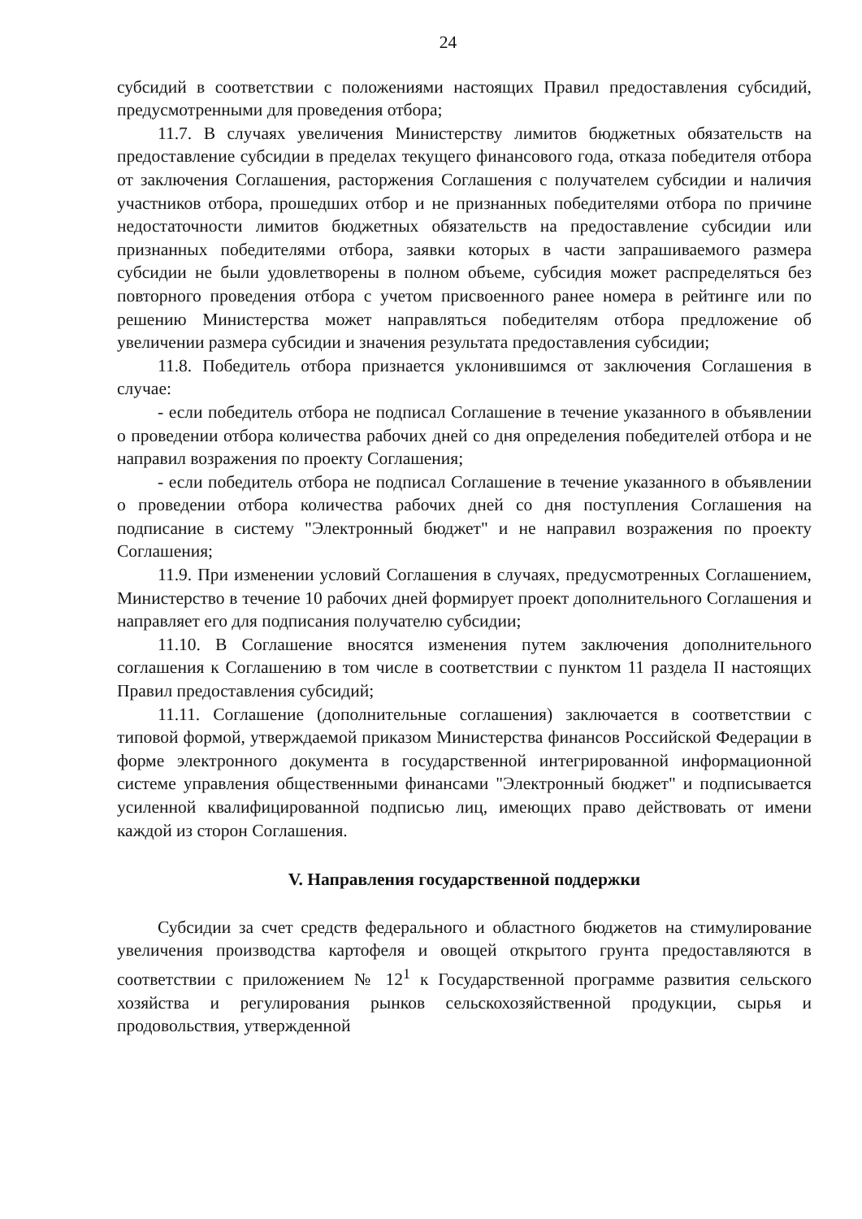24
субсидий в соответствии с положениями настоящих Правил предоставления субсидий, предусмотренными для проведения отбора;
11.7. В случаях увеличения Министерству лимитов бюджетных обязательств на предоставление субсидии в пределах текущего финансового года, отказа победителя отбора от заключения Соглашения, расторжения Соглашения с получателем субсидии и наличия участников отбора, прошедших отбор и не признанных победителями отбора по причине недостаточности лимитов бюджетных обязательств на предоставление субсидии или признанных победителями отбора, заявки которых в части запрашиваемого размера субсидии не были удовлетворены в полном объеме, субсидия может распределяться без повторного проведения отбора с учетом присвоенного ранее номера в рейтинге или по решению Министерства может направляться победителям отбора предложение об увеличении размера субсидии и значения результата предоставления субсидии;
11.8. Победитель отбора признается уклонившимся от заключения Соглашения в случае:
- если победитель отбора не подписал Соглашение в течение указанного в объявлении о проведении отбора количества рабочих дней со дня определения победителей отбора и не направил возражения по проекту Соглашения;
- если победитель отбора не подписал Соглашение в течение указанного в объявлении о проведении отбора количества рабочих дней со дня поступления Соглашения на подписание в систему "Электронный бюджет" и не направил возражения по проекту Соглашения;
11.9. При изменении условий Соглашения в случаях, предусмотренных Соглашением, Министерство в течение 10 рабочих дней формирует проект дополнительного Соглашения и направляет его для подписания получателю субсидии;
11.10. В Соглашение вносятся изменения путем заключения дополнительного соглашения к Соглашению в том числе в соответствии с пунктом 11 раздела II настоящих Правил предоставления субсидий;
11.11. Соглашение (дополнительные соглашения) заключается в соответствии с типовой формой, утверждаемой приказом Министерства финансов Российской Федерации в форме электронного документа в государственной интегрированной информационной системе управления общественными финансами "Электронный бюджет" и подписывается усиленной квалифицированной подписью лиц, имеющих право действовать от имени каждой из сторон Соглашения.
V. Направления государственной поддержки
Субсидии за счет средств федерального и областного бюджетов на стимулирование увеличения производства картофеля и овощей открытого грунта предоставляются в соответствии с приложением № 12<sup>1</sup> к Государственной программе развития сельского хозяйства и регулирования рынков сельскохозяйственной продукции, сырья и продовольствия, утвержденной